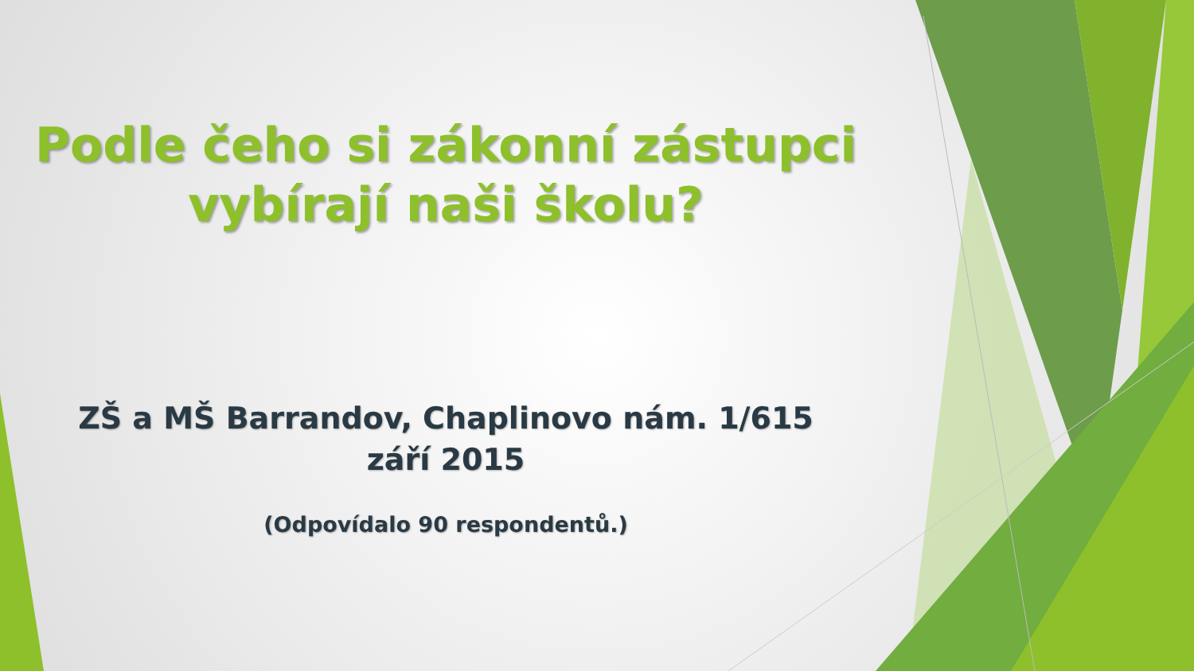Podle čeho si zákonní zástupci
vybírají naši školu?
ZŠ a MŠ Barrandov, Chaplinovo nám. 1/615
září 2015
(Odpovídalo 90 respondentů.)